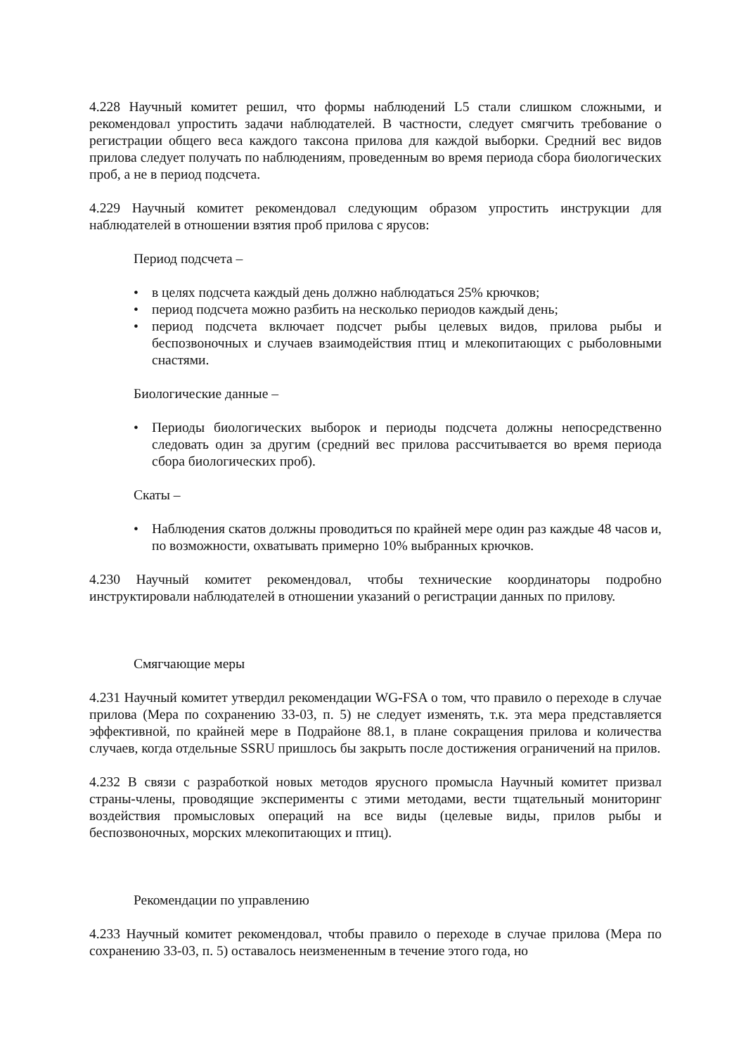4.228 Научный комитет решил, что формы наблюдений L5 стали слишком сложными, и рекомендовал упростить задачи наблюдателей. В частности, следует смягчить требование о регистрации общего веса каждого таксона прилова для каждой выборки. Средний вес видов прилова следует получать по наблюдениям, проведенным во время периода сбора биологических проб, а не в период подсчета.
4.229 Научный комитет рекомендовал следующим образом упростить инструкции для наблюдателей в отношении взятия проб прилова с ярусов:
Период подсчета –
• в целях подсчета каждый день должно наблюдаться 25% крючков;
• период подсчета можно разбить на несколько периодов каждый день;
• период подсчета включает подсчет рыбы целевых видов, прилова рыбы и беспозвоночных и случаев взаимодействия птиц и млекопитающих с рыболовными снастями.
Биологические данные –
• Периоды биологических выборок и периоды подсчета должны непосредственно следовать один за другим (средний вес прилова рассчитывается во время периода сбора биологических проб).
Скаты –
• Наблюдения скатов должны проводиться по крайней мере один раз каждые 48 часов и, по возможности, охватывать примерно 10% выбранных крючков.
4.230 Научный комитет рекомендовал, чтобы технические координаторы подробно инструктировали наблюдателей в отношении указаний о регистрации данных по прилову.
Смягчающие меры
4.231 Научный комитет утвердил рекомендации WG-FSA о том, что правило о переходе в случае прилова (Мера по сохранению 33-03, п. 5) не следует изменять, т.к. эта мера представляется эффективной, по крайней мере в Подрайоне 88.1, в плане сокращения прилова и количества случаев, когда отдельные SSRU пришлось бы закрыть после достижения ограничений на прилов.
4.232 В связи с разработкой новых методов ярусного промысла Научный комитет призвал страны-члены, проводящие эксперименты с этими методами, вести тщательный мониторинг воздействия промысловых операций на все виды (целевые виды, прилов рыбы и беспозвоночных, морских млекопитающих и птиц).
Рекомендации по управлению
4.233 Научный комитет рекомендовал, чтобы правило о переходе в случае прилова (Мера по сохранению 33-03, п. 5) оставалось неизмененным в течение этого года, но